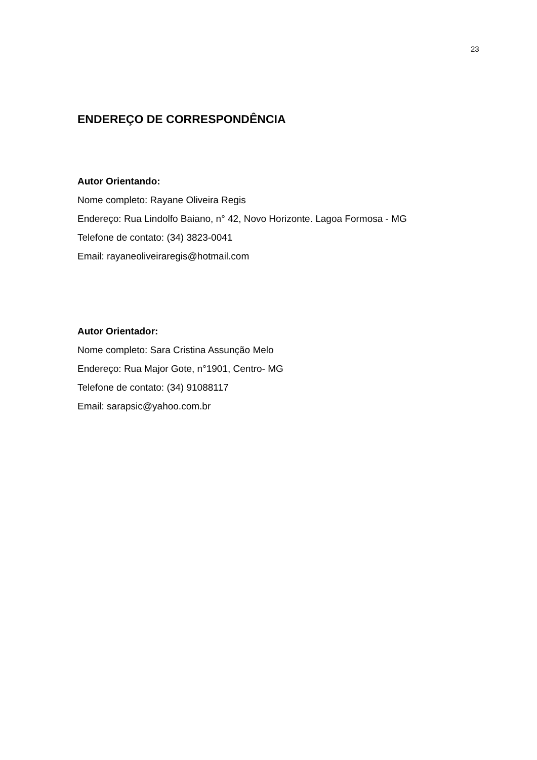23
ENDEREÇO DE CORRESPONDÊNCIA
Autor Orientando:
Nome completo: Rayane Oliveira Regis
Endereço: Rua Lindolfo Baiano, n° 42, Novo Horizonte. Lagoa Formosa - MG
Telefone de contato: (34) 3823-0041
Email: rayaneoliveiraregis@hotmail.com
Autor Orientador:
Nome completo: Sara Cristina Assunção Melo
Endereço: Rua Major Gote, n°1901, Centro- MG
Telefone de contato: (34) 91088117
Email: sarapsic@yahoo.com.br